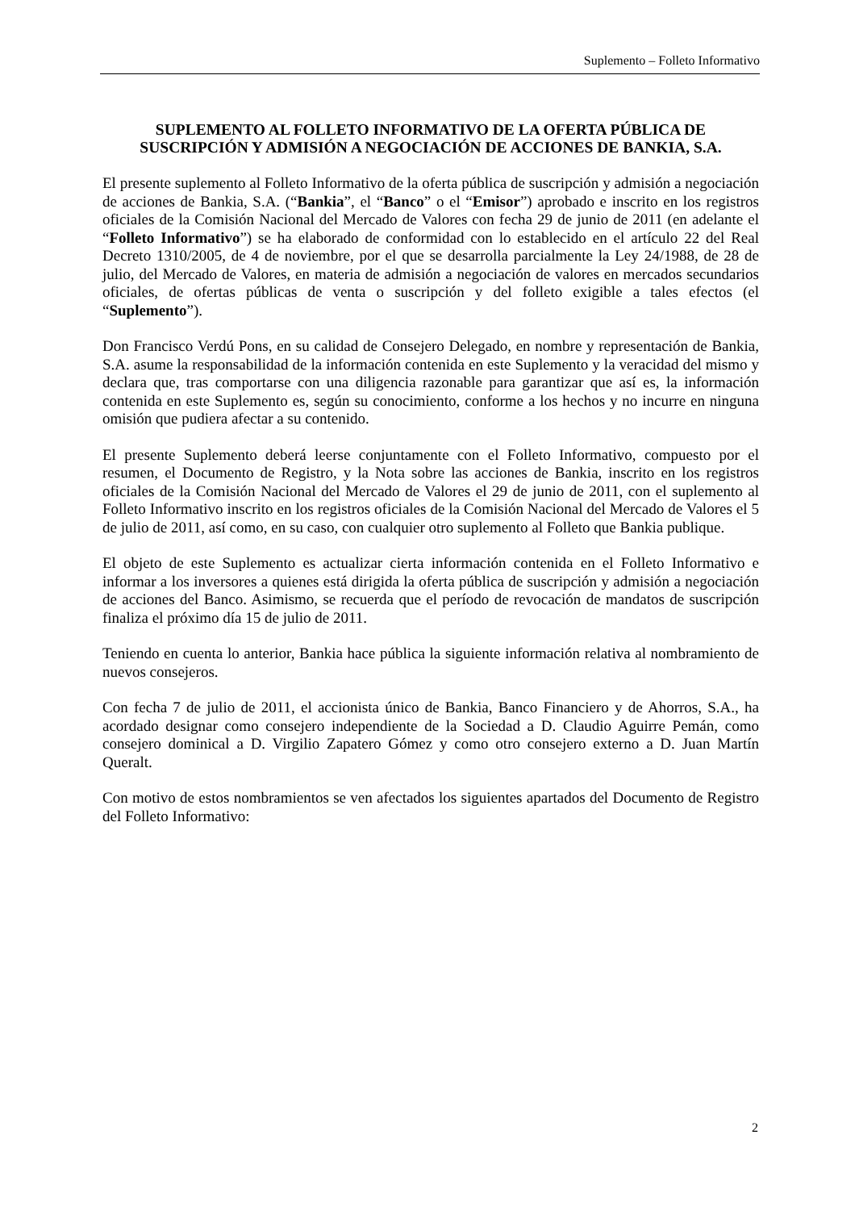Suplemento – Folleto Informativo
SUPLEMENTO AL FOLLETO INFORMATIVO DE LA OFERTA PÚBLICA DE SUSCRIPCIÓN Y ADMISIÓN A NEGOCIACIÓN DE ACCIONES DE BANKIA, S.A.
El presente suplemento al Folleto Informativo de la oferta pública de suscripción y admisión a negociación de acciones de Bankia, S.A. (“Bankia”, el “Banco” o el “Emisor”) aprobado e inscrito en los registros oficiales de la Comisión Nacional del Mercado de Valores con fecha 29 de junio de 2011 (en adelante el “Folleto Informativo”) se ha elaborado de conformidad con lo establecido en el artículo 22 del Real Decreto 1310/2005, de 4 de noviembre, por el que se desarrolla parcialmente la Ley 24/1988, de 28 de julio, del Mercado de Valores, en materia de admisión a negociación de valores en mercados secundarios oficiales, de ofertas públicas de venta o suscripción y del folleto exigible a tales efectos (el “Suplemento”).
Don Francisco Verdú Pons, en su calidad de Consejero Delegado, en nombre y representación de Bankia, S.A. asume la responsabilidad de la información contenida en este Suplemento y la veracidad del mismo y declara que, tras comportarse con una diligencia razonable para garantizar que así es, la información contenida en este Suplemento es, según su conocimiento, conforme a los hechos y no incurre en ninguna omisión que pudiera afectar a su contenido.
El presente Suplemento deberá leerse conjuntamente con el Folleto Informativo, compuesto por el resumen, el Documento de Registro, y la Nota sobre las acciones de Bankia, inscrito en los registros oficiales de la Comisión Nacional del Mercado de Valores el 29 de junio de 2011, con el suplemento al Folleto Informativo inscrito en los registros oficiales de la Comisión Nacional del Mercado de Valores el 5 de julio de 2011, así como, en su caso, con cualquier otro suplemento al Folleto que Bankia publique.
El objeto de este Suplemento es actualizar cierta información contenida en el Folleto Informativo e informar a los inversores a quienes está dirigida la oferta pública de suscripción y admisión a negociación de acciones del Banco. Asimismo, se recuerda que el período de revocación de mandatos de suscripción finaliza el próximo día 15 de julio de 2011.
Teniendo en cuenta lo anterior, Bankia hace pública la siguiente información relativa al nombramiento de nuevos consejeros.
Con fecha 7 de julio de 2011, el accionista único de Bankia, Banco Financiero y de Ahorros, S.A., ha acordado designar como consejero independiente de la Sociedad a D. Claudio Aguirre Pemán, como consejero dominical a D. Virgilio Zapatero Gómez y como otro consejero externo a D. Juan Martín Queralt.
Con motivo de estos nombramientos se ven afectados los siguientes apartados del Documento de Registro del Folleto Informativo:
2